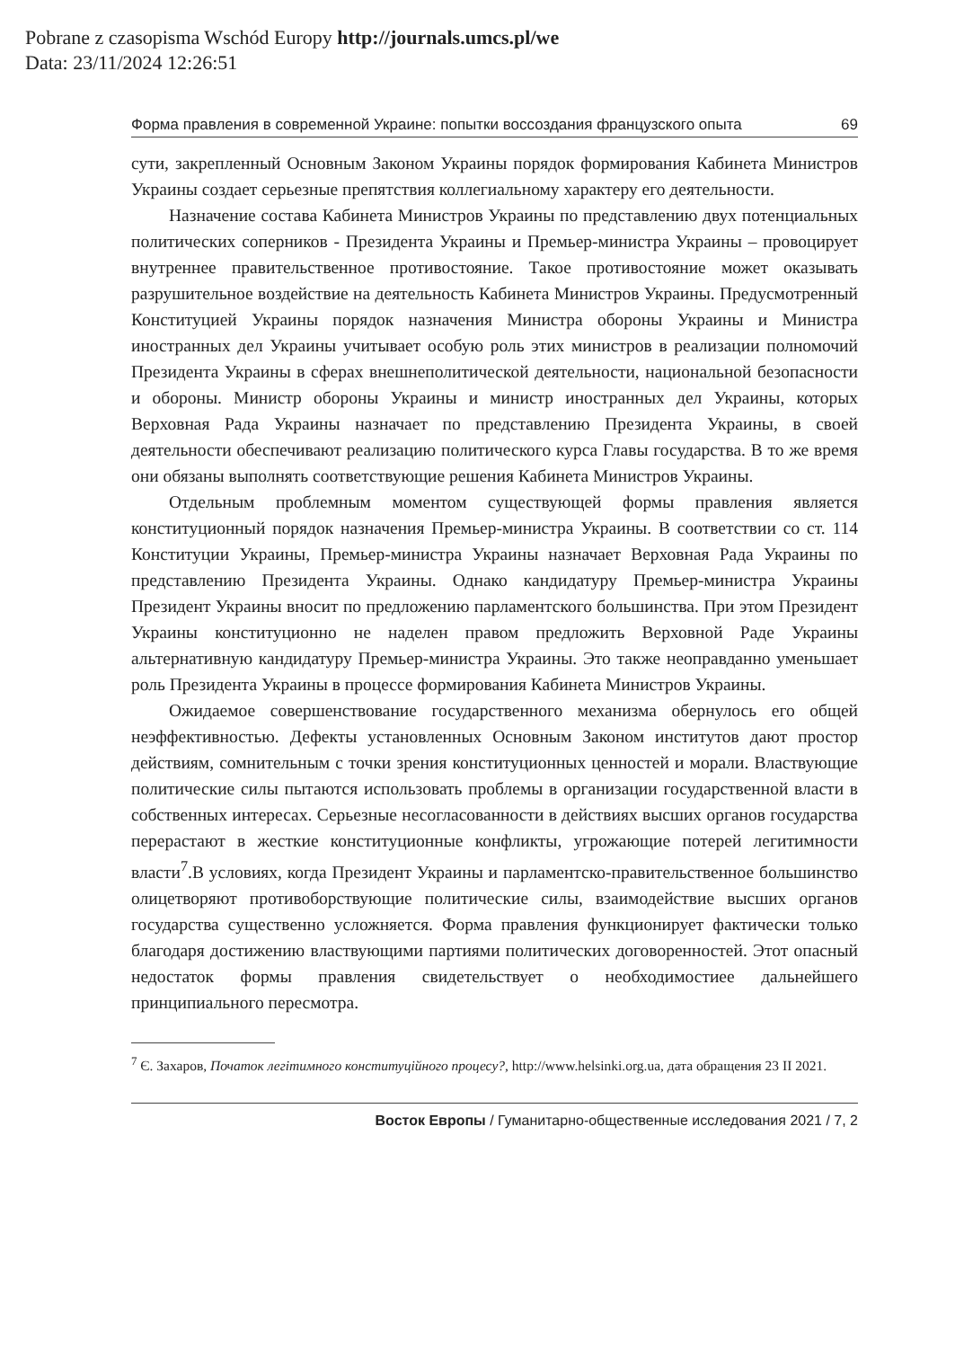Pobrane z czasopisma Wschód Europy http://journals.umcs.pl/we
Data: 23/11/2024 12:26:51
Форма правления в современной Украине: попытки воссоздания французского опыта 69
сути, закрепленный Основным Законом Украины порядок формирования Кабинета Министров Украины создает серьезные препятствия коллегиальному характеру его деятельности.
Назначение состава Кабинета Министров Украины по представлению двух потенциальных политических соперников - Президента Украины и Премьер-министра Украины – провоцирует внутреннее правительственное противостояние. Такое противостояние может оказывать разрушительное воздействие на деятельность Кабинета Министров Украины. Предусмотренный Конституцией Украины порядок назначения Министра обороны Украины и Министра иностранных дел Украины учитывает особую роль этих министров в реализации полномочий Президента Украины в сферах внешнеполитической деятельности, национальной безопасности и обороны. Министр обороны Украины и министр иностранных дел Украины, которых Верховная Рада Украины назначает по представлению Президента Украины, в своей деятельности обеспечивают реализацию политического курса Главы государства. В то же время они обязаны выполнять соответствующие решения Кабинета Министров Украины.
Отдельным проблемным моментом существующей формы правления является конституционный порядок назначения Премьер-министра Украины. В соответствии со ст. 114 Конституции Украины, Премьер-министра Украины назначает Верховная Рада Украины по представлению Президента Украины. Однако кандидатуру Премьер-министра Украины Президент Украины вносит по предложению парламентского большинства. При этом Президент Украины конституционно не наделен правом предложить Верховной Раде Украины альтернативную кандидатуру Премьер-министра Украины. Это также неоправданно уменьшает роль Президента Украины в процессе формирования Кабинета Министров Украины.
Ожидаемое совершенствование государственного механизма обернулось его общей неэффективностью. Дефекты установленных Основным Законом институтов дают простор действиям, сомнительным с точки зрения конституционных ценностей и морали. Властвующие политические силы пытаются использовать проблемы в организации государственной власти в собственных интересах. Серьезные несогласованности в действиях высших органов государства перерастают в жесткие конституционные конфликты, угрожающие потерей легитимности власти<sup>7</sup>.В условиях, когда Президент Украины и парламентско-правительственное большинство олицетворяют противоборствующие политические силы, взаимодействие высших органов государства существенно усложняется. Форма правления функционирует фактически только благодаря достижению властвующими партиями политических договоренностей. Этот опасный недостаток формы правления свидетельствует о необходимостиее дальнейшего принципиального пересмотра.
<sup>7</sup> Є. Захаров, Початок легітимного конституційного процесу?, http://www.helsinki.org.ua, дата обращения 23 II 2021.
Восток Европы / Гуманитарно-общественные исследования 2021 / 7, 2